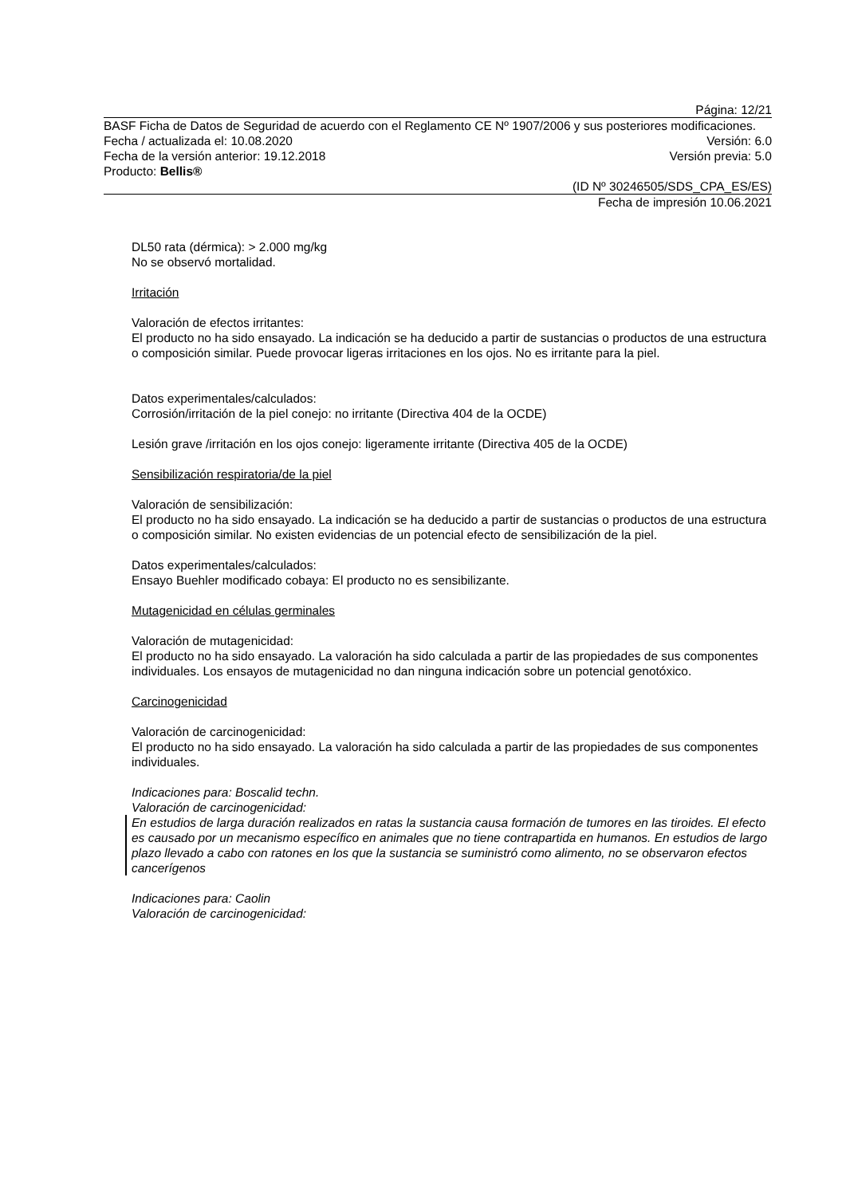Página: 12/21
BASF Ficha de Datos de Seguridad de acuerdo con el Reglamento CE Nº 1907/2006 y sus posteriores modificaciones.
Fecha / actualizada el: 10.08.2020 Versión: 6.0
Fecha de la versión anterior: 19.12.2018 Versión previa: 5.0
Producto: Bellis®
(ID Nº 30246505/SDS_CPA_ES/ES)
Fecha de impresión 10.06.2021
DL50 rata (dérmica): > 2.000 mg/kg
No se observó mortalidad.
Irritación
Valoración de efectos irritantes:
El producto no ha sido ensayado. La indicación se ha deducido a partir de sustancias o productos de una estructura o composición similar. Puede provocar ligeras irritaciones en los ojos. No es irritante para la piel.
Datos experimentales/calculados:
Corrosión/irritación de la piel conejo: no irritante (Directiva 404 de la OCDE)
Lesión grave /irritación en los ojos conejo: ligeramente irritante (Directiva 405 de la OCDE)
Sensibilización respiratoria/de la piel
Valoración de sensibilización:
El producto no ha sido ensayado. La indicación se ha deducido a partir de sustancias o productos de una estructura o composición similar. No existen evidencias de un potencial efecto de sensibilización de la piel.
Datos experimentales/calculados:
Ensayo Buehler modificado cobaya: El producto no es sensibilizante.
Mutagenicidad en células germinales
Valoración de mutagenicidad:
El producto no ha sido ensayado. La valoración ha sido calculada a partir de las propiedades de sus componentes individuales. Los ensayos de mutagenicidad no dan ninguna indicación sobre un potencial genotóxico.
Carcinogenicidad
Valoración de carcinogenicidad:
El producto no ha sido ensayado. La valoración ha sido calculada a partir de las propiedades de sus componentes individuales.
Indicaciones para: Boscalid techn.
Valoración de carcinogenicidad:
En estudios de larga duración realizados en ratas la sustancia causa formación de tumores en las tiroides. El efecto es causado por un mecanismo específico en animales que no tiene contrapartida en humanos. En estudios de largo plazo llevado a cabo con ratones en los que la sustancia se suministró como alimento, no se observaron efectos cancerígenos
Indicaciones para: Caolin
Valoración de carcinogenicidad: